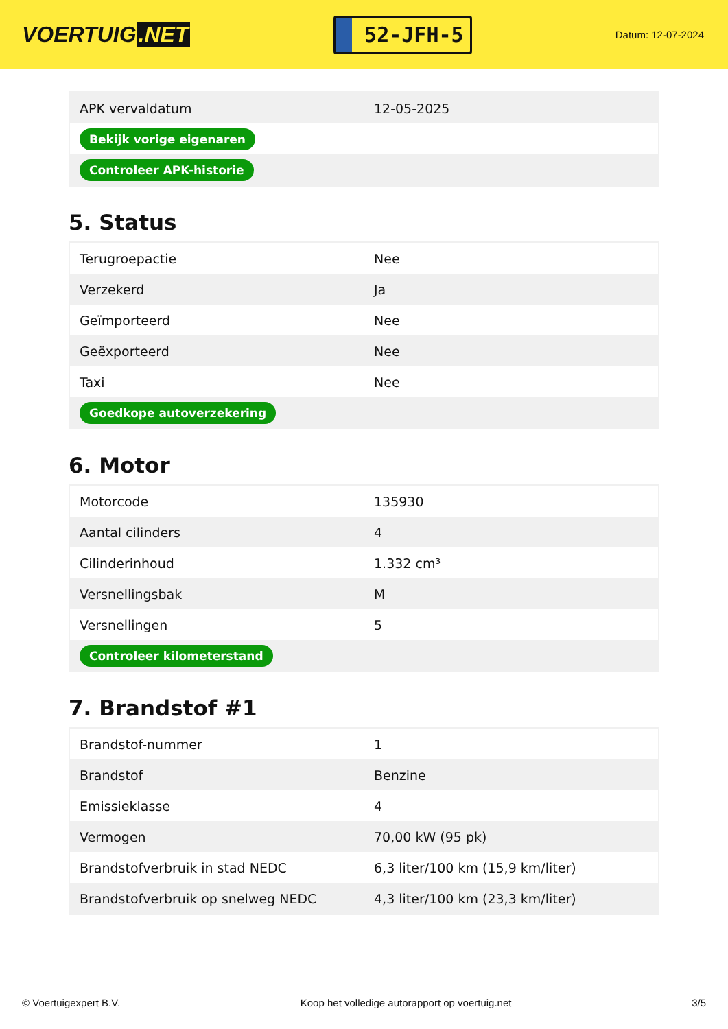VOERTUIG.NET
52-JFH-5
Datum: 12-07-2024
| APK vervaldatum | 12-05-2025 |
| Bekijk vorige eigenaren | |
| Controleer APK-historie | |
5. Status
| Terugroepactie | Nee |
| Verzekerd | Ja |
| Geïmporteerd | Nee |
| Geëxporteerd | Nee |
| Taxi | Nee |
| Goedkope autoverzekering | |
6. Motor
| Motorcode | 135930 |
| Aantal cilinders | 4 |
| Cilinderinhoud | 1.332 cm³ |
| Versnellingsbak | M |
| Versnellingen | 5 |
| Controleer kilometerstand | |
7. Brandstof #1
| Brandstof-nummer | 1 |
| Brandstof | Benzine |
| Emissieklasse | 4 |
| Vermogen | 70,00 kW (95 pk) |
| Brandstofverbruik in stad NEDC | 6,3 liter/100 km (15,9 km/liter) |
| Brandstofverbruik op snelweg NEDC | 4,3 liter/100 km (23,3 km/liter) |
© Voertuigexpert B.V. Koop het volledige autorapport op voertuig.net 3/5